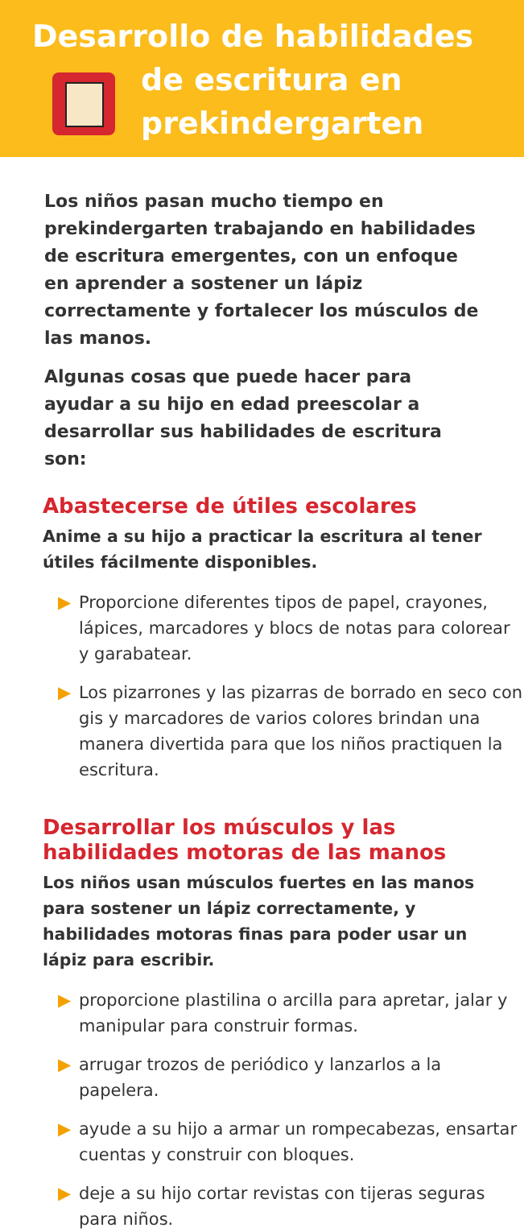Desarrollo de habilidades
de escritura en
prekindergarten
Los niños pasan mucho tiempo en prekindergarten trabajando en habilidades de escritura emergentes, con un enfoque en aprender a sostener un lápiz correctamente y fortalecer los músculos de las manos.
Algunas cosas que puede hacer para ayudar a su hijo en edad preescolar a desarrollar sus habilidades de escritura son:
Abastecerse de útiles escolares
Anime a su hijo a practicar la escritura al tener útiles fácilmente disponibles.
▶ Proporcione diferentes tipos de papel, crayones, lápices, marcadores y blocs de notas para colorear y garabatear.
▶ Los pizarrones y las pizarras de borrado en seco con gis y marcadores de varios colores brindan una manera divertida para que los niños practiquen la escritura.
Desarrollar los músculos y las habilidades motoras de las manos
Los niños usan músculos fuertes en las manos para sostener un lápiz correctamente, y habilidades motoras finas para poder usar un lápiz para escribir.
▶ proporcione plastilina o arcilla para apretar, jalar y manipular para construir formas.
▶ arrugar trozos de periódico y lanzarlos a la papelera.
▶ ayude a su hijo a armar un rompecabezas, ensartar cuentas y construir con bloques.
▶ deje a su hijo cortar revistas con tijeras seguras para niños.